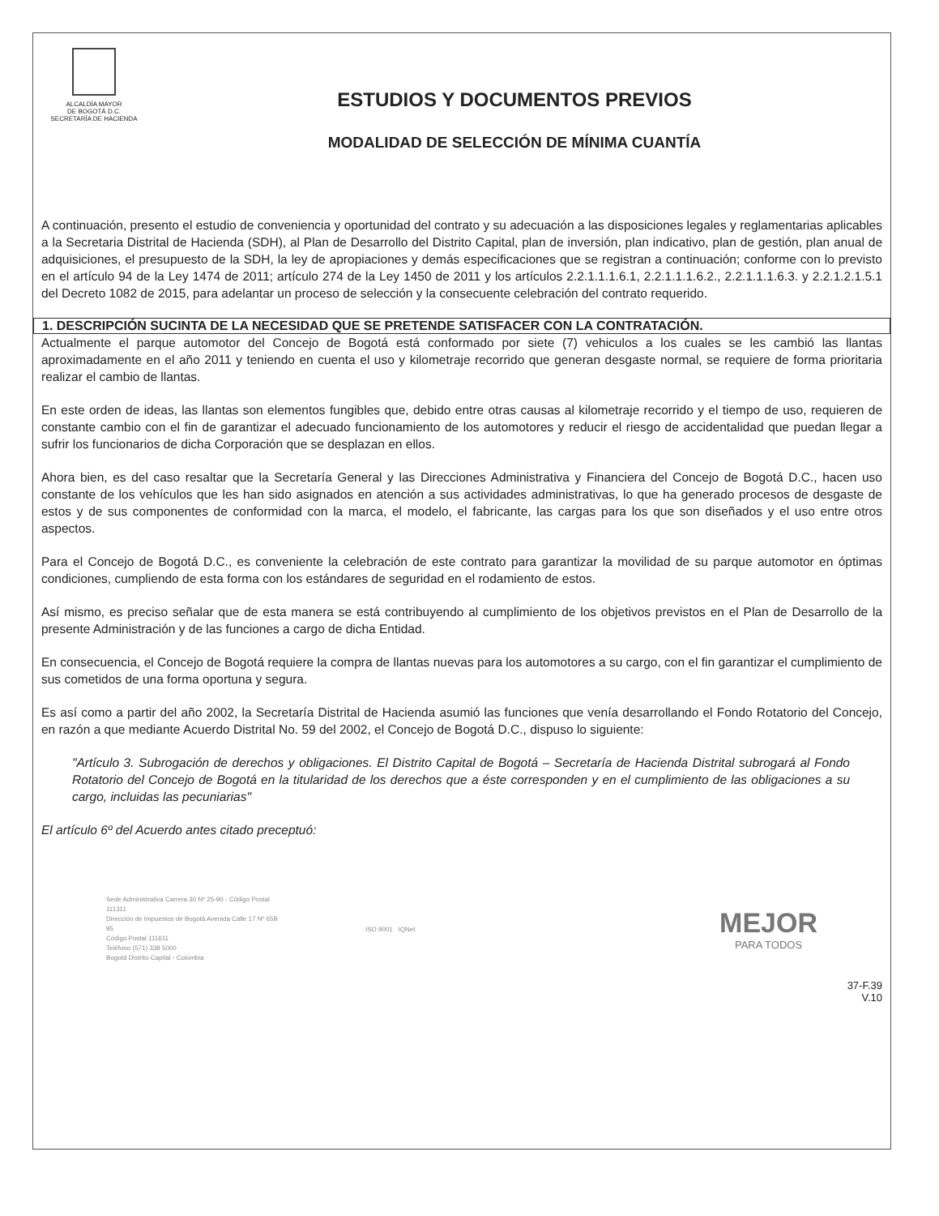ALCALDÍA MAYOR
DE BOGOTÁ D.C.
SECRETARÍA DE HACIENDA
ESTUDIOS Y DOCUMENTOS PREVIOS
MODALIDAD DE SELECCIÓN DE MÍNIMA CUANTÍA
A continuación, presento el estudio de conveniencia y oportunidad del contrato y su adecuación a las disposiciones legales y reglamentarias aplicables a la Secretaria Distrital de Hacienda (SDH), al Plan de Desarrollo del Distrito Capital, plan de inversión, plan indicativo, plan de gestión, plan anual de adquisiciones, el presupuesto de la SDH, la ley de apropiaciones y demás especificaciones que se registran a continuación; conforme con lo previsto en el artículo 94 de la Ley 1474 de 2011; artículo 274 de la Ley 1450 de 2011 y los artículos 2.2.1.1.1.6.1, 2.2.1.1.1.6.2., 2.2.1.1.1.6.3. y 2.2.1.2.1.5.1 del Decreto 1082 de 2015, para adelantar un proceso de selección y la consecuente celebración del contrato requerido.
1. DESCRIPCIÓN SUCINTA DE LA NECESIDAD QUE SE PRETENDE SATISFACER CON LA CONTRATACIÓN.
Actualmente el parque automotor del Concejo de Bogotá está conformado por siete (7) vehiculos a los cuales se les cambió las llantas aproximadamente en el año 2011 y teniendo en cuenta el uso y kilometraje recorrido que generan desgaste normal, se requiere de forma prioritaria realizar el cambio de llantas.
En este orden de ideas, las llantas son elementos fungibles que, debido entre otras causas al kilometraje recorrido y el tiempo de uso, requieren de constante cambio con el fin de garantizar el adecuado funcionamiento de los automotores y reducir el riesgo de accidentalidad que puedan llegar a sufrir los funcionarios de dicha Corporación que se desplazan en ellos.
Ahora bien, es del caso resaltar que la Secretaría General y las Direcciones Administrativa y Financiera del Concejo de Bogotá D.C., hacen uso constante de los vehículos que les han sido asignados en atención a sus actividades administrativas, lo que ha generado procesos de desgaste de estos y de sus componentes de conformidad con la marca, el modelo, el fabricante, las cargas para los que son diseñados y el uso entre otros aspectos.
Para el Concejo de Bogotá D.C., es conveniente la celebración de este contrato para garantizar la movilidad de su parque automotor en óptimas condiciones, cumpliendo de esta forma con los estándares de seguridad en el rodamiento de estos.
Así mismo, es preciso señalar que de esta manera se está contribuyendo al cumplimiento de los objetivos previstos en el Plan de Desarrollo de la presente Administración y de las funciones a cargo de dicha Entidad.
En consecuencia, el Concejo de Bogotá requiere la compra de llantas nuevas para los automotores a su cargo, con el fin garantizar el cumplimiento de sus cometidos de una forma oportuna y segura.
Es así como a partir del año 2002, la Secretaría Distrital de Hacienda asumió las funciones que venía desarrollando el Fondo Rotatorio del Concejo, en razón a que mediante Acuerdo Distrital No. 59 del 2002, el Concejo de Bogotá D.C., dispuso lo siguiente:
"Artículo 3. Subrogación de derechos y obligaciones. El Distrito Capital de Bogotá – Secretaría de Hacienda Distrital subrogará al Fondo Rotatorio del Concejo de Bogotá en la titularidad de los derechos que a éste corresponden y en el cumplimiento de las obligaciones a su cargo, incluidas las pecuniarias"
El artículo 6º del Acuerdo antes citado preceptuó:
Sede Administrativa Carrera 30 Nº 25-90 - Código Postal 111311
Dirección de Impuestos de Bogotá Avenida Calle 17 Nº 65B 95
Código Postal 111611
Teléfono (571) 338 5000
Bogotá Distrito Capital - Colombia
ISO 9001 IQNet
MEJOR
PARA TODOS
37-F.39
V.10